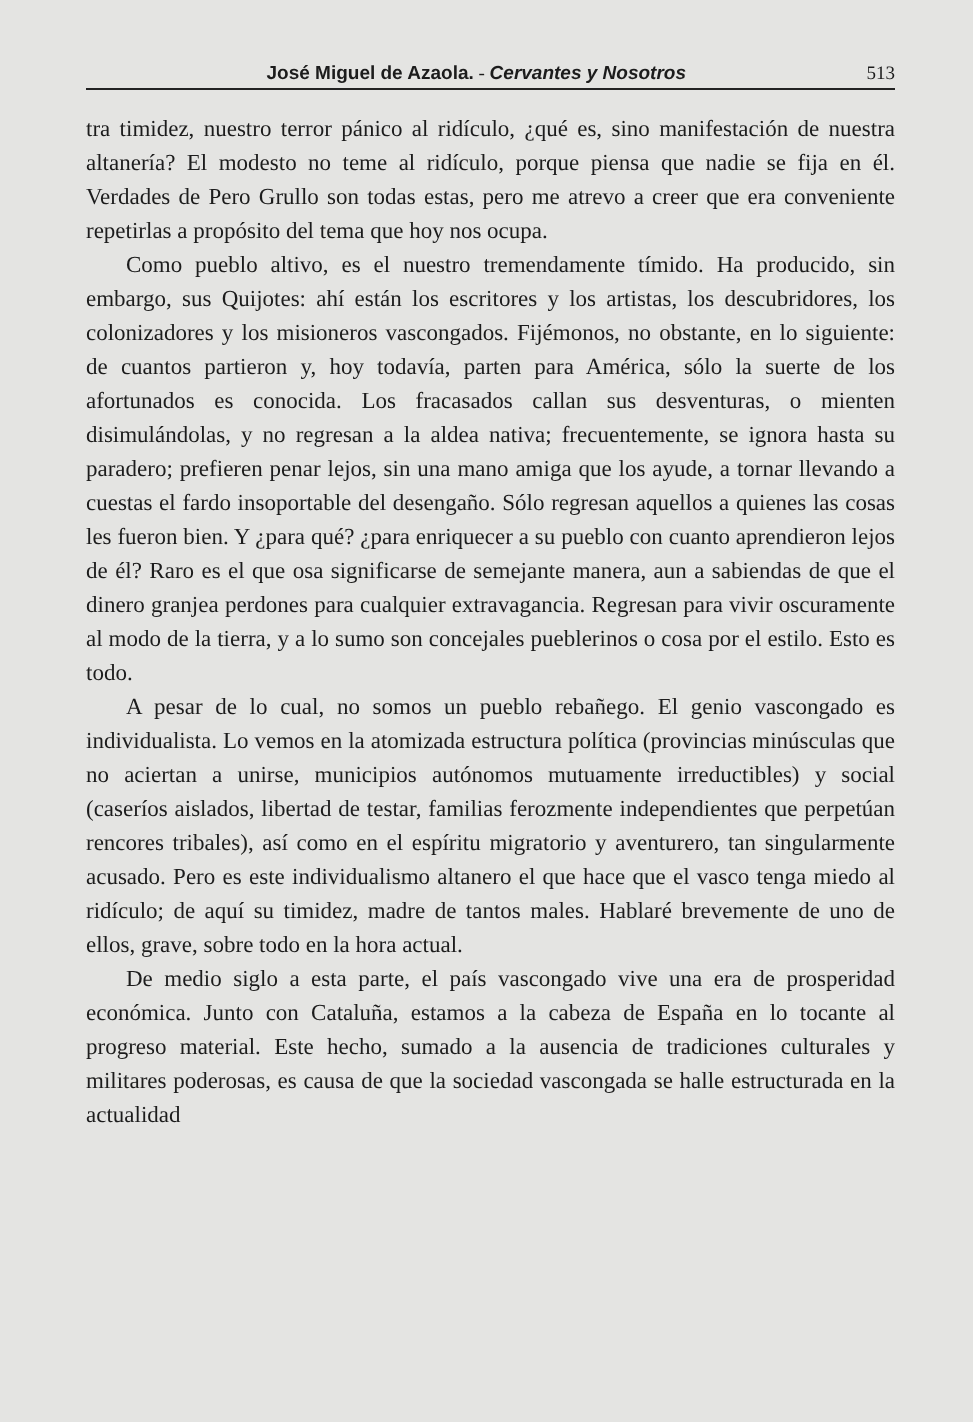José Miguel de Azaola. - Cervantes y Nosotros 513
tra timidez, nuestro terror pánico al ridículo, ¿qué es, sino manifestación de nuestra altanería? El modesto no teme al ridículo, porque piensa que nadie se fija en él. Verdades de Pero Grullo son todas estas, pero me atrevo a creer que era conveniente repetirlas a propósito del tema que hoy nos ocupa.
Como pueblo altivo, es el nuestro tremendamente tímido. Ha producido, sin embargo, sus Quijotes: ahí están los escritores y los artistas, los descubridores, los colonizadores y los misioneros vascongados. Fijémonos, no obstante, en lo siguiente: de cuantos partieron y, hoy todavía, parten para América, sólo la suerte de los afortunados es conocida. Los fracasados callan sus desventuras, o mienten disimulándolas, y no regresan a la aldea nativa; frecuentemente, se ignora hasta su paradero; prefieren penar lejos, sin una mano amiga que los ayude, a tornar llevando a cuestas el fardo insoportable del desengaño. Sólo regresan aquellos a quienes las cosas les fueron bien. Y ¿para qué? ¿para enriquecer a su pueblo con cuanto aprendieron lejos de él? Raro es el que osa significarse de semejante manera, aun a sabiendas de que el dinero granjea perdones para cualquier extravagancia. Regresan para vivir oscuramente al modo de la tierra, y a lo sumo son concejales pueblerinos o cosa por el estilo. Esto es todo.
A pesar de lo cual, no somos un pueblo rebañego. El genio vascongado es individualista. Lo vemos en la atomizada estructura política (provincias minúsculas que no aciertan a unirse, municipios autónomos mutuamente irreductibles) y social (caseríos aislados, libertad de testar, familias ferozmente independientes que perpetúan rencores tribales), así como en el espíritu migratorio y aventurero, tan singularmente acusado. Pero es este individualismo altanero el que hace que el vasco tenga miedo al ridículo; de aquí su timidez, madre de tantos males. Hablaré brevemente de uno de ellos, grave, sobre todo en la hora actual.
De medio siglo a esta parte, el país vascongado vive una era de prosperidad económica. Junto con Cataluña, estamos a la cabeza de España en lo tocante al progreso material. Este hecho, sumado a la ausencia de tradiciones culturales y militares poderosas, es causa de que la sociedad vascongada se halle estructurada en la actualidad